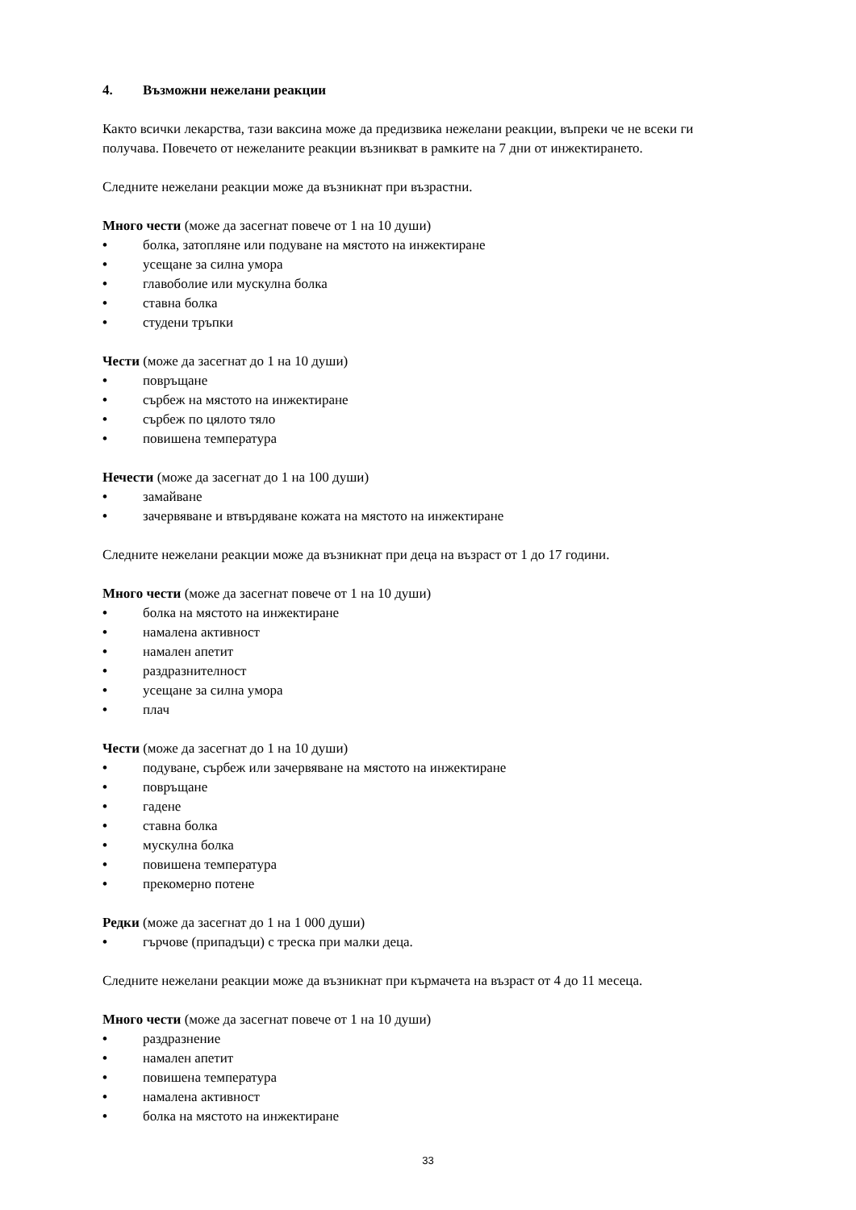4. Възможни нежелани реакции
Както всички лекарства, тази ваксина може да предизвика нежелани реакции, въпреки че не всеки ги получава. Повечето от нежеланите реакции възникват в рамките на 7 дни от инжектирането.
Следните нежелани реакции може да възникнат при възрастни.
Много чести (може да засегнат повече от 1 на 10 души)
• болка, затопляне или подуване на мястото на инжектиране
• усещане за силна умора
• главоболие или мускулна болка
• ставна болка
• студени тръпки
Чести (може да засегнат до 1 на 10 души)
• повръщане
• сърбеж на мястото на инжектиране
• сърбеж по цялото тяло
• повишена температура
Нечести (може да засегнат до 1 на 100 души)
• замайване
• зачервяване и втвърдяване кожата на мястото на инжектиране
Следните нежелани реакции може да възникнат при деца на възраст от 1 до 17 години.
Много чести (може да засегнат повече от 1 на 10 души)
• болка на мястото на инжектиране
• намалена активност
• намален апетит
• раздразнителност
• усещане за силна умора
• плач
Чести (може да засегнат до 1 на 10 души)
• подуване, сърбеж или зачервяване на мястото на инжектиране
• повръщане
• гадене
• ставна болка
• мускулна болка
• повишена температура
• прекомерно потене
Редки (може да засегнат до 1 на 1 000 души)
• гърчове (припадъци) с треска при малки деца.
Следните нежелани реакции може да възникнат при кърмачета на възраст от 4 до 11 месеца.
Много чести (може да засегнат повече от 1 на 10 души)
• раздразнение
• намален апетит
• повишена температура
• намалена активност
• болка на мястото на инжектиране
33